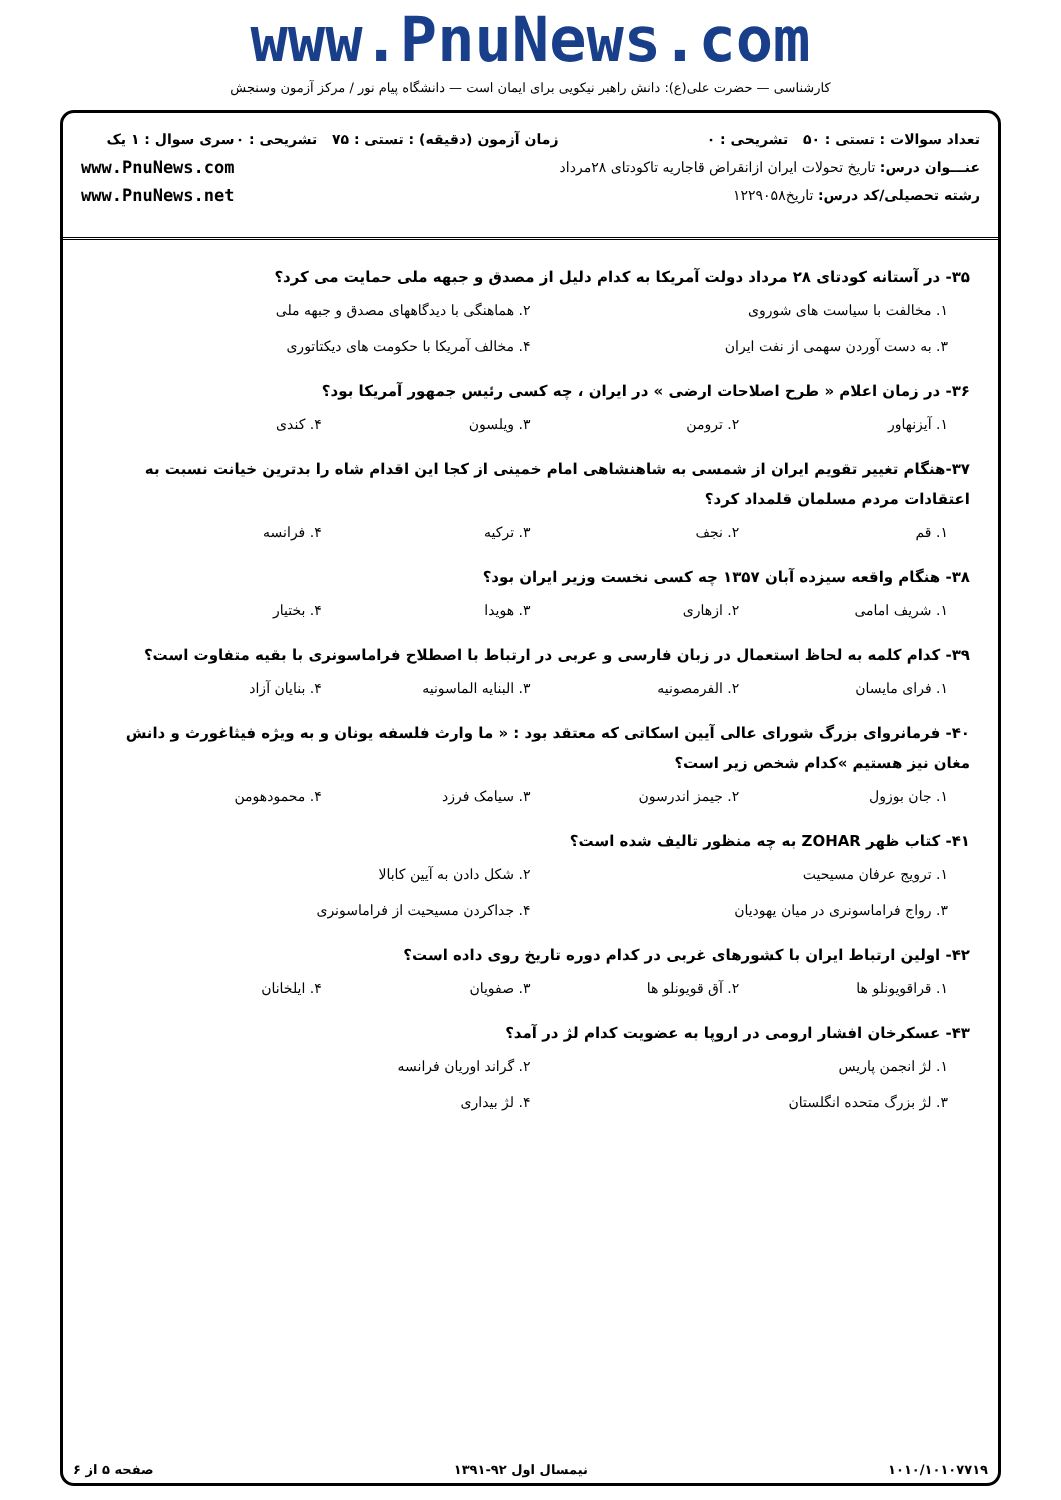www.PnuNews.com
کارشناسی — حضرت علی(ع): دانش راهبر نیکویی برای ایمان است — دانشگاه پیام نور / مرکز آزمون وسنجش
تعداد سوالات : تستی : ۵۰ تشریحی : ۰
عنـــوان درس: تاریخ تحولات ایران ازانقراض قاجاریه تاکودتای ۲۸مرداد
رشته تحصیلی/کد درس: تاریخ۱۲۲۹۰۵۸
زمان آزمون (دقیقه) : تستی : ۷۵ تشریحی : ۰
سری سوال : ۱ یک
www.PnuNews.com
www.PnuNews.net
۳۵- در آستانه کودتای ۲۸ مرداد دولت آمریکا به کدام دلیل از مصدق و جبهه ملی حمایت می کرد؟
۱. مخالفت با سیاست های شوروی ۲. هماهنگی با دیدگاههای مصدق و جبهه ملی ۳. به دست آوردن سهمی از نفت ایران ۴. مخالف آمریکا با حکومت های دیکتاتوری
۳۶- در زمان اعلام « طرح اصلاحات ارضی » در ایران ، چه کسی رئیس جمهور آمریکا بود؟
۱. آیزنهاور ۲. ترومن ۳. ویلسون ۴. کندی
۳۷-هنگام تغییر تقویم ایران از شمسی به شاهنشاهی امام خمینی از کجا این اقدام شاه را بدترین خیانت نسبت به اعتقادات مردم مسلمان قلمداد کرد؟
۱. قم ۲. نجف ۳. ترکیه ۴. فرانسه
۳۸- هنگام واقعه سیزده آبان ۱۳۵۷ چه کسی نخست وزیر ایران بود؟
۱. شریف امامی ۲. ازهاری ۳. هویدا ۴. بختیار
۳۹- کدام کلمه به لحاظ استعمال در زبان فارسی و عربی در ارتباط با اصطلاح فراماسونری با بقیه متفاوت است؟
۱. فرای مایسان ۲. الفرمصونیه ۳. البنایه الماسونیه ۴. بنایان آزاد
۴۰- فرمانروای بزرگ شورای عالی آیین اسکاتی که معتقد بود : « ما وارث فلسفه یونان و به ویژه فیثاغورث و دانش مغان نیز هستیم »کدام شخص زیر است؟
۱. جان بوزول ۲. جیمز اندرسون ۳. سیامک فرزد ۴. محمودهومن
۴۱- کتاب ظهر ZOHAR به چه منظور تالیف شده است؟
۱. ترویج عرفان مسیحیت ۲. شکل دادن به آیین کابالا ۳. رواج فراماسونری در میان یهودیان ۴. جداکردن مسیحیت از فراماسونری
۴۲- اولین ارتباط ایران با کشورهای غربی در کدام دوره تاریخ روی داده است؟
۱. قراقویونلو ها ۲. آق قویونلو ها ۳. صفویان ۴. ایلخانان
۴۳- عسکرخان افشار ارومی در اروپا به عضویت کدام لژ در آمد؟
۱. لژ انجمن پاریس ۲. گراند اوریان فرانسه ۳. لژ بزرگ متحده انگلستان ۴. لژ بیداری
۱۰۱۰/۱۰۱۰۷۷۱۹ نیمسال اول ۹۲-۱۳۹۱ صفحه ۵ از ۶